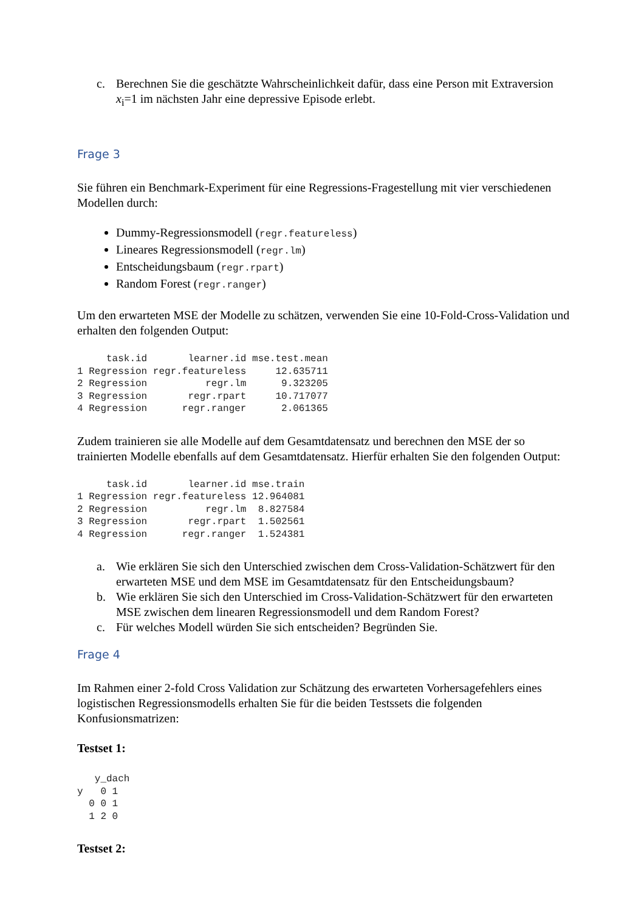c. Berechnen Sie die geschätzte Wahrscheinlichkeit dafür, dass eine Person mit Extraversion x<sub>i</sub>=1 im nächsten Jahr eine depressive Episode erlebt.
Frage 3
Sie führen ein Benchmark-Experiment für eine Regressions-Fragestellung mit vier verschiedenen Modellen durch:
Dummy-Regressionsmodell (regr.featureless)
Lineares Regressionsmodell (regr.lm)
Entscheidungsbaum (regr.rpart)
Random Forest (regr.ranger)
Um den erwarteten MSE der Modelle zu schätzen, verwenden Sie eine 10-Fold-Cross-Validation und erhalten den folgenden Output:
     task.id       learner.id mse.test.mean
1 Regression regr.featureless     12.635711
2 Regression          regr.lm      9.323205
3 Regression       regr.rpart     10.717077
4 Regression      regr.ranger      2.061365
Zudem trainieren sie alle Modelle auf dem Gesamtdatensatz und berechnen den MSE der so trainierten Modelle ebenfalls auf dem Gesamtdatensatz. Hierfür erhalten Sie den folgenden Output:
     task.id       learner.id mse.train
1 Regression regr.featureless 12.964081
2 Regression          regr.lm  8.827584
3 Regression       regr.rpart  1.502561
4 Regression      regr.ranger  1.524381
a. Wie erklären Sie sich den Unterschied zwischen dem Cross-Validation-Schätzwert für den erwarteten MSE und dem MSE im Gesamtdatensatz für den Entscheidungsbaum?
b. Wie erklären Sie sich den Unterschied im Cross-Validation-Schätzwert für den erwarteten MSE zwischen dem linearen Regressionsmodell und dem Random Forest?
c. Für welches Modell würden Sie sich entscheiden? Begründen Sie.
Frage 4
Im Rahmen einer 2-fold Cross Validation zur Schätzung des erwarteten Vorhersagefehlers eines logistischen Regressionsmodells erhalten Sie für die beiden Testssets die folgenden Konfusionsmatrizen:
Testset 1:
   y_dach
y   0 1
  0 0 1
  1 2 0
Testset 2: